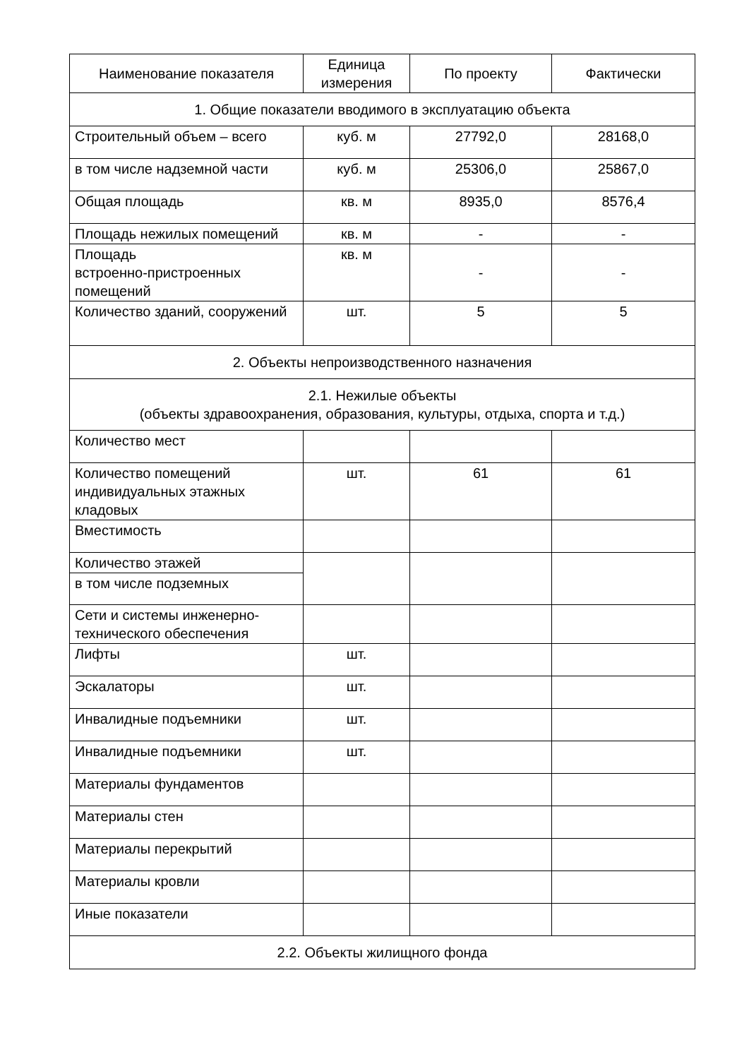| Наименование показателя | Единица измерения | По проекту | Фактически |
| --- | --- | --- | --- |
| 1. Общие показатели вводимого в эксплуатацию объекта | | | |
| Строительный объем – всего | куб. м | 27792,0 | 28168,0 |
| в том числе надземной части | куб. м | 25306,0 | 25867,0 |
| Общая площадь | кв. м | 8935,0 | 8576,4 |
| Площадь нежилых помещений | кв. м | - | - |
| Площадь встроенно-пристроенных помещений | кв. м | - | - |
| Количество зданий, сооружений | шт. | 5 | 5 |
| 2. Объекты непроизводственного назначения | | | |
| 2.1. Нежилые объекты (объекты здравоохранения, образования, культуры, отдыха, спорта и т.д.) | | | |
| Количество мест | | | |
| Количество помещений индивидуальных этажных кладовых | шт. | 61 | 61 |
| Вместимость | | | |
| Количество этажей | | | |
| в том числе подземных | | | |
| Сети и системы инженерно-технического обеспечения | | | |
| Лифты | шт. | | |
| Эскалаторы | шт. | | |
| Инвалидные подъемники | шт. | | |
| Инвалидные подъемники | шт. | | |
| Материалы фундаментов | | | |
| Материалы стен | | | |
| Материалы перекрытий | | | |
| Материалы кровли | | | |
| Иные показатели | | | |
| 2.2. Объекты жилищного фонда | | | |